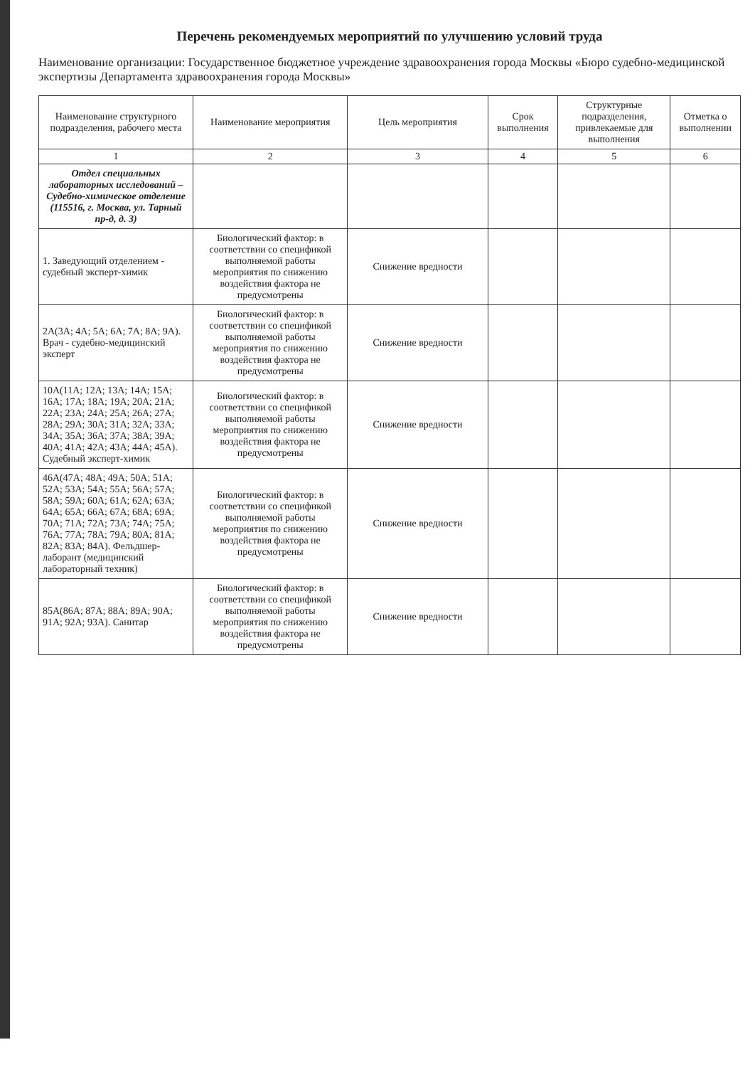Перечень рекомендуемых мероприятий по улучшению условий труда
Наименование организации: Государственное бюджетное учреждение здравоохранения города Москвы «Бюро судебно-медицинской экспертизы Департамента здравоохранения города Москвы»
| Наименование структурного подразделения, рабочего места | Наименование мероприятия | Цель мероприятия | Срок выполнения | Структурные подразделения, привлекаемые для выполнения | Отметка о выполнении |
| --- | --- | --- | --- | --- | --- |
| 1 | 2 | 3 | 4 | 5 | 6 |
| Отдел специальных лабораторных исследований – Судебно-химическое отделение (115516, г. Москва, ул. Тарный пр-д, д. 3) | | | | | |
| 1. Заведующий отделением - судебный эксперт-химик | Биологический фактор: в соответствии со спецификой выполняемой работы мероприятия по снижению воздействия фактора не предусмотрены | Снижение вредности | | | |
| 2А(3А; 4А; 5А; 6А; 7А; 8А; 9А). Врач - судебно-медицинский эксперт | Биологический фактор: в соответствии со спецификой выполняемой работы мероприятия по снижению воздействия фактора не предусмотрены | Снижение вредности | | | |
| 10А(11А; 12А; 13А; 14А; 15А; 16А; 17А; 18А; 19А; 20А; 21А; 22А; 23А; 24А; 25А; 26А; 27А; 28А; 29А; 30А; 31А; 32А; 33А; 34А; 35А; 36А; 37А; 38А; 39А; 40А; 41А; 42А; 43А; 44А; 45А). Судебный эксперт-химик | Биологический фактор: в соответствии со спецификой выполняемой работы мероприятия по снижению воздействия фактора не предусмотрены | Снижение вредности | | | |
| 46А(47А; 48А; 49А; 50А; 51А; 52А; 53А; 54А; 55А; 56А; 57А; 58А; 59А; 60А; 61А; 62А; 63А; 64А; 65А; 66А; 67А; 68А; 69А; 70А; 71А; 72А; 73А; 74А; 75А; 76А; 77А; 78А; 79А; 80А; 81А; 82А; 83А; 84А). Фельдшер-лаборант (медицинский лабораторный техник) | Биологический фактор: в соответствии со спецификой выполняемой работы мероприятия по снижению воздействия фактора не предусмотрены | Снижение вредности | | | |
| 85А(86А; 87А; 88А; 89А; 90А; 91А; 92А; 93А). Санитар | Биологический фактор: в соответствии со спецификой выполняемой работы мероприятия по снижению воздействия фактора не предусмотрены | Снижение вредности | | | |